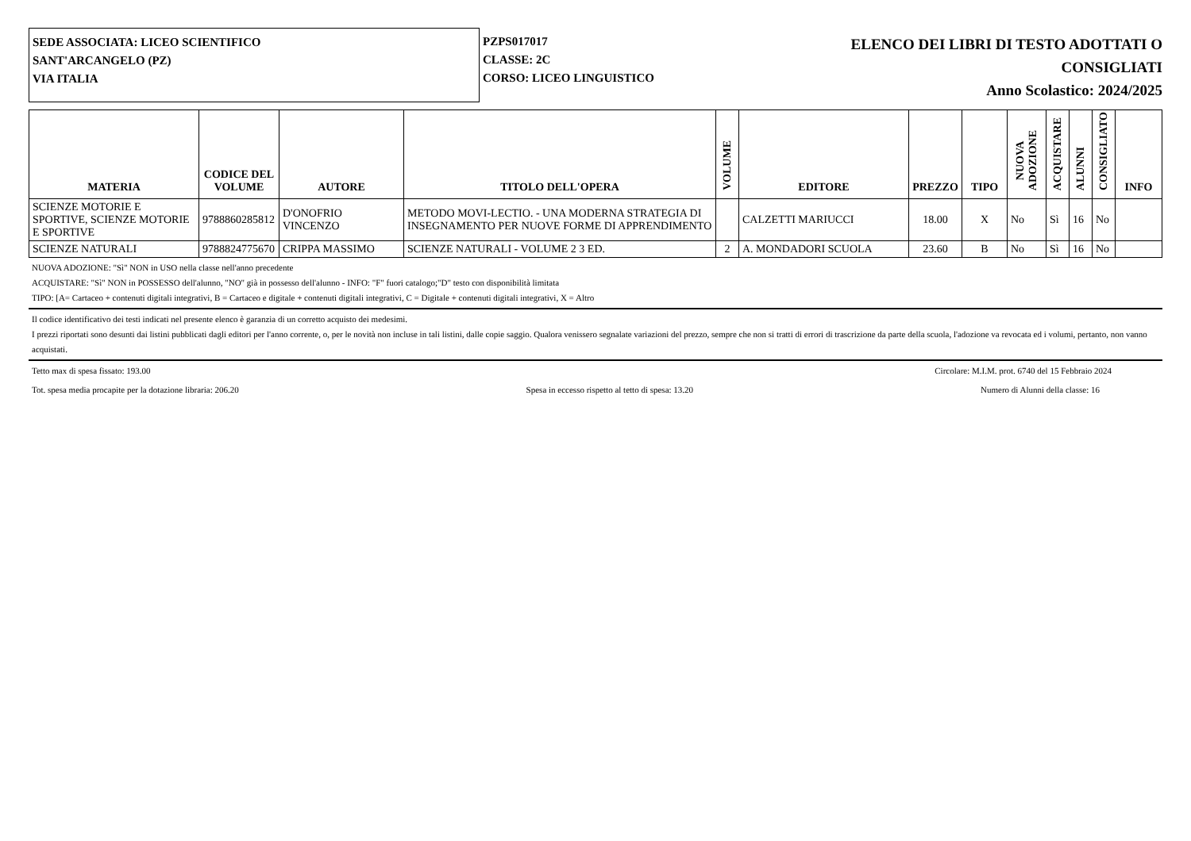SEDE ASSOCIATA: LICEO SCIENTIFICO
SANT'ARCANGELO (PZ)
VIA ITALIA
PZPS017017
CLASSE: 2C
CORSO: LICEO LINGUISTICO
ELENCO DEI LIBRI DI TESTO ADOTTATI O
CONSIGLIATI
Anno Scolastico: 2024/2025
| MATERIA | CODICE DEL VOLUME | AUTORE | TITOLO DELL'OPERA | VOLUME | EDITORE | PREZZO | TIPO | NUOVA ADOZIONE | ACQUISTARE | ALUNNI | CONSIGLIATO | INFO |
| --- | --- | --- | --- | --- | --- | --- | --- | --- | --- | --- | --- | --- |
| SCIENZE MOTORIE E SPORTIVE, SCIENZE MOTORIE E SPORTIVE | 9788860285812 | D'ONOFRIO VINCENZO | METODO MOVI-LECTIO. - UNA MODERNA STRATEGIA DI INSEGNAMENTO PER NUOVE FORME DI APPRENDIMENTO | | CALZETTI MARIUCCI | 18.00 | X | No | Sì | 16 | No | |
| SCIENZE NATURALI | 9788824775670 | CRIPPA MASSIMO | SCIENZE NATURALI - VOLUME 2 3 ED. | 2 | A. MONDADORI SCUOLA | 23.60 | B | No | Sì | 16 | No | |
NUOVA ADOZIONE: "Sì" NON in USO nella classe nell'anno precedente
ACQUISTARE: "Sì" NON in POSSESSO dell'alunno, "NO" già in possesso dell'alunno - INFO: "F" fuori catalogo;"D" testo con disponibilità limitata
TIPO: [A= Cartaceo + contenuti digitali integrativi, B = Cartaceo e digitale + contenuti digitali integrativi, C = Digitale + contenuti digitali integrativi, X = Altro
Il codice identificativo dei testi indicati nel presente elenco è garanzia di un corretto acquisto dei medesimi.
I prezzi riportati sono desunti dai listini pubblicati dagli editori per l'anno corrente, o, per le novità non incluse in tali listini, dalle copie saggio. Qualora venissero segnalate variazioni del prezzo, sempre che non si tratti di errori di trascrizione da parte della scuola, l'adozione va revocata ed i volumi, pertanto, non vanno acquistati.
Tetto max di spesa fissato: 193.00 Circolare: M.I.M. prot. 6740 del 15 Febbraio 2024
Tot. spesa media procapite per la dotazione libraria: 206.20 Spesa in eccesso rispetto al tetto di spesa: 13.20 Numero di Alunni della classe: 16